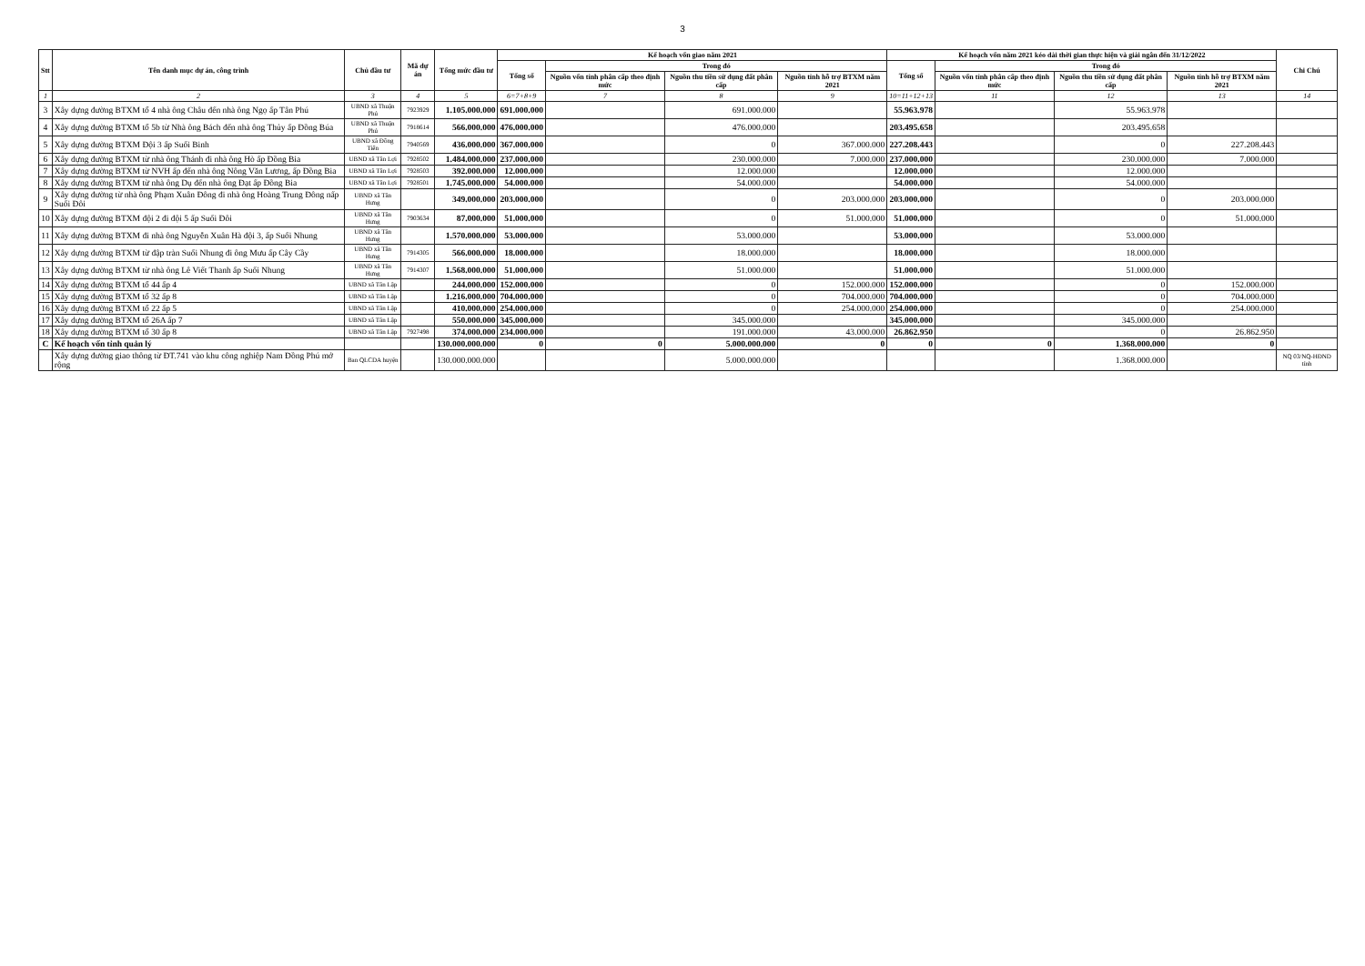3
| Stt | Tên danh mục dự án, công trình | Chủ đầu tư | Mã dự án | Tổng mức đầu tư | Kế hoạch vốn giao năm 2021 | | | | Kế hoạch vốn năm 2021 kéo dài thời gian thực hiện và giải ngân đến 31/12/2022 | | | | Chi Chú |
| --- | --- | --- | --- | --- | --- | --- | --- | --- | --- | --- | --- | --- | --- |
| | | | | | Tổng số | Trong đó | | | Tổng số | Trong đó | | | |
| | | | | | | Nguồn vốn tỉnh phân cấp theo định mức | Nguồn thu tiền sử dụng đất phân cấp | Nguồn tỉnh hỗ trợ BTXM năm 2021 | | Nguồn vốn tỉnh phân cấp theo định mức | Nguồn thu tiền sử dụng đất phân cấp | Nguồn tỉnh hỗ trợ BTXM năm 2021 | |
| 1 | 2 | 3 | 4 | 5 | 6=7+8+9 | 7 | 8 | 9 | 10=11+12+13 | 11 | 12 | 13 | 14 |
| 3 | Xây dựng đường BTXM tổ 4 nhà ông Châu đến nhà ông Ngọ ấp Tân Phú | UBND xã Thuận Phú | 7923929 | 1.105.000.000 | 691.000.000 | | 691.000.000 | | 55.963.978 | | 55.963.978 | | |
| 4 | Xây dựng đường BTXM tổ 5b từ Nhà ông Bách đến nhà ông Thủy ấp Đồng Búa | UBND xã Thuận Phú | 7918614 | 566.000.000 | 476.000.000 | | 476.000.000 | | 203.495.658 | | 203.495.658 | | |
| 5 | Xây dựng đường BTXM Đội 3 ấp Suối Binh | UBND xã Đồng Tiến | 7940569 | 436.000.000 | 367.000.000 | | 0 | 367.000.000 | 227.208.443 | | 0 | 227.208.443 | |
| 6 | Xây dựng đường BTXM từ nhà ông Thánh đi nhà ông Hò ấp Đồng Bia | UBND xã Tân Lợi | 7928502 | 1.484.000.000 | 237.000.000 | | 230.000.000 | 7.000.000 | 237.000.000 | | 230.000.000 | 7.000.000 | |
| 7 | Xây dựng đường BTXM từ NVH ấp đến nhà ông Nông Văn Lương, ấp Đồng Bia | UBND xã Tân Lợi | 7928503 | 392.000.000 | 12.000.000 | | 12.000.000 | | 12.000.000 | | 12.000.000 | | |
| 8 | Xây dựng đường BTXM từ nhà ông Dụ đến nhà ông Đạt ấp Đồng Bia | UBND xã Tân Lợi | 7928501 | 1.745.000.000 | 54.000.000 | | 54.000.000 | | 54.000.000 | | 54.000.000 | | |
| 9 | Xây dựng đường từ nhà ông Phạm Xuân Đông đi nhà ông Hoàng Trung Đông nấp Suối Đôi | UBND xã Tân Hưng | | 349.000.000 | 203.000.000 | | 0 | 203.000.000 | 203.000.000 | | 0 | 203.000.000 | |
| 10 | Xây dựng đường BTXM đội 2 đi đội 5 ấp Suối Đôi | UBND xã Tân Hưng | 7903634 | 87.000.000 | 51.000.000 | | 0 | 51.000.000 | 51.000.000 | | 0 | 51.000.000 | |
| 11 | Xây dựng đường BTXM đi nhà ông Nguyễn Xuân Hà đội 3, ấp Suối Nhung | UBND xã Tân Hưng | | 1.570.000.000 | 53.000.000 | | 53.000.000 | | 53.000.000 | | 53.000.000 | | |
| 12 | Xây dựng đường BTXM từ đập tràn Suối Nhung đi ông Mưu ấp Cây Cầy | UBND xã Tân Hưng | 7914305 | 566.000.000 | 18.000.000 | | 18.000.000 | | 18.000.000 | | 18.000.000 | | |
| 13 | Xây dựng đường BTXM từ nhà ông Lê Viết Thanh ấp Suối Nhung | UBND xã Tân Hưng | 7914307 | 1.568.000.000 | 51.000.000 | | 51.000.000 | | 51.000.000 | | 51.000.000 | | |
| 14 | Xây dựng đường BTXM tổ 44 ấp 4 | UBND xã Tân Lập | | 244.000.000 | 152.000.000 | | 0 | 152.000.000 | 152.000.000 | | 0 | 152.000.000 | |
| 15 | Xây dựng đường BTXM tổ 32 ấp 8 | UBND xã Tân Lập | | 1.216.000.000 | 704.000.000 | | 0 | 704.000.000 | 704.000.000 | | 0 | 704.000.000 | |
| 16 | Xây dựng đường BTXM tổ 22 ấp 5 | UBND xã Tân Lập | | 410.000.000 | 254.000.000 | | 0 | 254.000.000 | 254.000.000 | | 0 | 254.000.000 | |
| 17 | Xây dựng đường BTXM tổ 26A ấp 7 | UBND xã Tân Lập | | 550.000.000 | 345.000.000 | | 345.000.000 | | 345.000.000 | | 345.000.000 | | |
| 18 | Xây dựng đường BTXM tổ 30 ấp 8 | UBND xã Tân Lập | 7927498 | 374.000.000 | 234.000.000 | | 191.000.000 | 43.000.000 | 26.862.950 | | 0 | 26.862.950 | |
| C | Kế hoạch vốn tỉnh quản lý | | | 130.000.000.000 | 0 | 0 | 5.000.000.000 | 0 | 0 | 0 | 1.368.000.000 | 0 | |
| | Xây dựng đường giao thông từ ĐT.741 vào khu công nghiệp Nam Đồng Phú mở rộng | Ban QLCDA huyện | | 130.000.000.000 | | | 5.000.000.000 | | | | 1.368.000.000 | | NQ 03/NQ-HĐND tỉnh |